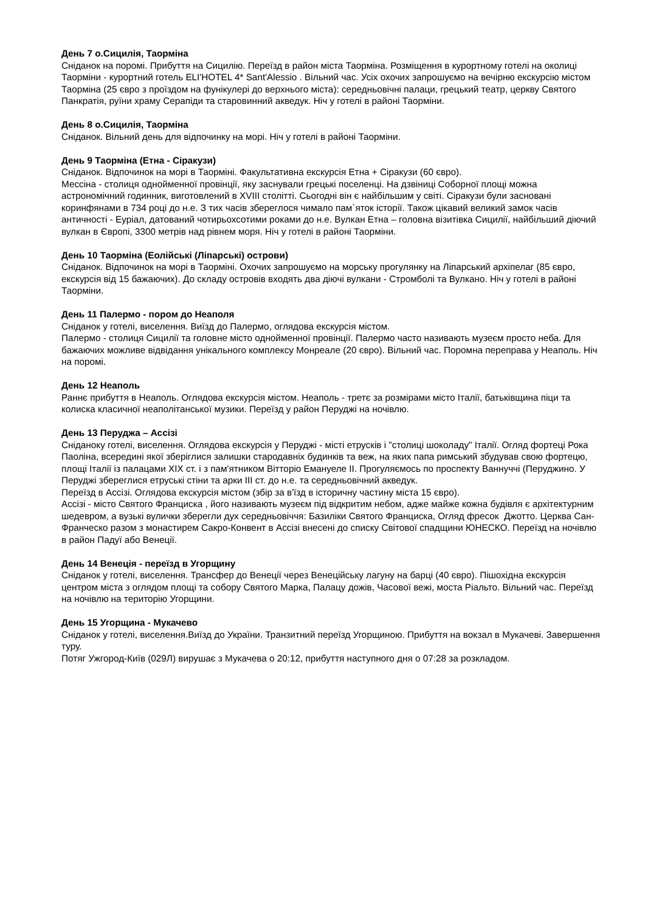День 7 о.Сицилія, Таорміна
Сніданок на поромі. Прибуття на Сицилію. Переїзд в район міста Таорміна. Розміщення в курортному готелі на околиці Таорміни - курортний готель ELI'HOTEL 4* Sant'Alessio . Вільний час. Усіх охочих запрошуємо на вечірню екскурсію містом Таорміна (25 євро з проїздом на фунікулері до верхнього міста): середньовічні палаци, грецький театр, церкву Святого Панкратія, руїни храму Серапіди та старовинний акведук. Ніч у готелі в районі Таорміни.
День 8 о.Сицилія, Таорміна
Сніданок. Вільний день для відпочинку на морі. Ніч у готелі в районі Таорміни.
День 9 Таорміна (Етна - Сіракузи)
Сніданок. Відпочинок на морі в Таорміні. Факультативна екскурсія Етна + Сіракузи (60 євро).
Мессіна - столиця однойменної провінції, яку заснували грецькі поселенці. На дзвіниці Соборної площі можна астрономічний годинник, виготовлений в XVIII столітті. Сьогодні він є найбільшим у світі. Сіракузи були засновані коринфянами в 734 році до н.е. З тих часів збереглося чимало пам`яток історії. Також цікавий великий замок часів античності - Еуріал, датований чотирьохсотими роками до н.е. Вулкан Етна – головна візитівка Сицилії, найбільший діючий вулкан в Європі, 3300 метрів над рівнем моря. Ніч у готелі в районі Таорміни.
День 10 Таорміна (Еолійські (Ліпарські) острови)
Сніданок. Відпочинок на морі в Таорміні. Охочих запрошуємо на морську прогулянку на Ліпарський архіпелаг (85 євро, екскурсія від 15 бажаючих). До складу островів входять два діючі вулкани - Стромболі та Вулкано. Ніч у готелі в районі Таорміни.
День 11 Палермо - пором до Неаполя
Сніданок у готелі, виселення. Виїзд до Палермо, оглядова екскурсія містом.
Палермо - столиця Сицилії та головне місто однойменної провінції. Палермо часто називають музеєм просто неба. Для бажаючих можливе відвідання унікального комплексу Монреале (20 євро). Вільний час. Поромна переправа у Неаполь. Ніч на поромі.
День 12 Неаполь
Раннє прибуття в Неаполь. Оглядова екскурсія містом. Неаполь - третє за розмірами місто Італії, батьківщина піци та колиска класичної неаполітанської музики. Переїзд у район Перуджі на ночівлю.
День 13 Перуджа – Ассізі
Сніданоку готелі, виселення. Оглядова екскурсія у Перуджі - місті етрусків і "столиці шоколаду" Італії. Огляд фортеці Рока Паоліна, всередині якої зберіглися залишки стародавніх будинків та веж, на яких папа римський збудував свою фортецю, площі Італії із палацами XIX ст. і з пам'ятником Вітторіо Емануеле II. Прогуляємось по проспекту Ваннуччі (Перуджино. У Перуджі збереглися етруські стіни та арки III ст. до н.е. та середньовічний акведук.
Переїзд в Ассізі. Оглядова екскурсія містом (збір за в'їзд в історичну частину міста 15 євро).
Ассізі - місто Святого Франциска , його називають музеєм під відкритим небом, адже майже кожна будівля є архітектурним шедевром, а вузькі вулички зберегли дух середньовіччя: Базиліки Святого Франциска, Огляд фресок Джотто. Церква Сан-Франческо разом з монастирем Сакро-Конвент в Ассізі внесені до списку Світової спадщини ЮНЕСКО. Переїзд на ночівлю в район Падуї або Венеції.
День 14 Венеція - переїзд в Угорщину
Сніданок у готелі, виселення. Трансфер до Венеції через Венеційську лагуну на барці (40 євро). Пішохідна екскурсія центром міста з оглядом площі та собору Святого Марка, Палацу дожів, Часової вежі, моста Ріальто. Вільний час. Переїзд на ночівлю на територію Угорщини.
День 15 Угорщина - Мукачево
Сніданок у готелі, виселення.Виїзд до України. Транзитний переїзд Угорщиною. Прибуття на вокзал в Мукачеві. Завершення туру.
Потяг Ужгород-Київ (029Л) вирушає з Мукачева о 20:12, прибуття наступного дня о 07:28 за розкладом.